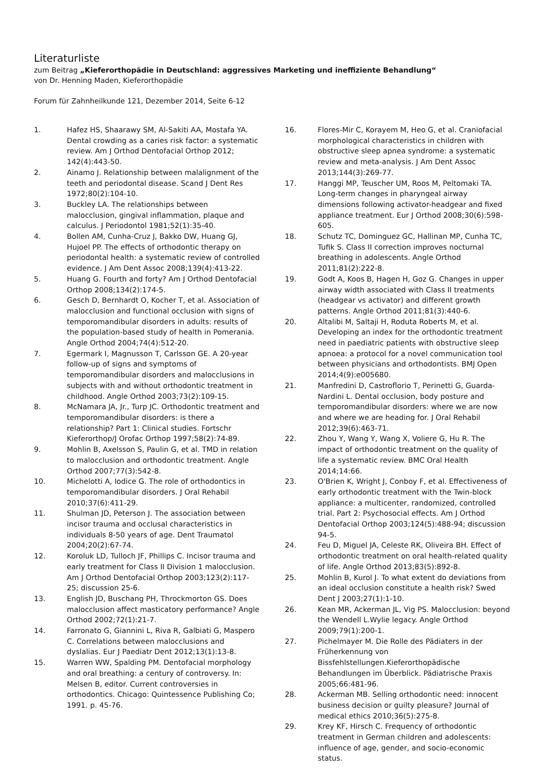Literaturliste
zum Beitrag „Kieferorthopädie in Deutschland: aggressives Marketing und ineffiziente Behandlung“
von Dr. Henning Maden, Kieferorthopädie
Forum für Zahnheilkunde 121, Dezember 2014, Seite 6-12
1. Hafez HS, Shaarawy SM, Al-Sakiti AA, Mostafa YA. Dental crowding as a caries risk factor: a systematic review. Am J Orthod Dentofacial Orthop 2012; 142(4):443-50.
2. Ainamo J. Relationship between malalignment of the teeth and periodontal disease. Scand J Dent Res 1972;80(2):104-10.
3. Buckley LA. The relationships between malocclusion, gingival inflammation, plaque and calculus. J Periodontol 1981;52(1):35-40.
4. Bollen AM, Cunha-Cruz J, Bakko DW, Huang GJ, Hujoel PP. The effects of orthodontic therapy on periodontal health: a systematic review of controlled evidence. J Am Dent Assoc 2008;139(4):413-22.
5. Huang G. Fourth and forty? Am J Orthod Dentofacial Orthop 2008;134(2):174-5.
6. Gesch D, Bernhardt O, Kocher T, et al. Association of malocclusion and functional occlusion with signs of temporomandibular disorders in adults: results of the population-based study of health in Pomerania. Angle Orthod 2004;74(4):512-20.
7. Egermark I, Magnusson T, Carlsson GE. A 20-year follow-up of signs and symptoms of temporomandibular disorders and malocclusions in subjects with and without orthodontic treatment in childhood. Angle Orthod 2003;73(2):109-15.
8. McNamara JA, Jr., Turp JC. Orthodontic treatment and temporomandibular disorders: is there a relationship? Part 1: Clinical studies. Fortschr Kieferorthop/J Orofac Orthop 1997;58(2):74-89.
9. Mohlin B, Axelsson S, Paulin G, et al. TMD in relation to malocclusion and orthodontic treatment. Angle Orthod 2007;77(3):542-8.
10. Michelotti A, Iodice G. The role of orthodontics in temporomandibular disorders. J Oral Rehabil 2010;37(6):411-29.
11. Shulman JD, Peterson J. The association between incisor trauma and occlusal characteristics in individuals 8-50 years of age. Dent Traumatol 2004;20(2):67-74.
12. Koroluk LD, Tulloch JF, Phillips C. Incisor trauma and early treatment for Class II Division 1 malocclusion. Am J Orthod Dentofacial Orthop 2003;123(2):117-25; discussion 25-6.
13. English JD, Buschang PH, Throckmorton GS. Does malocclusion affect masticatory performance? Angle Orthod 2002;72(1):21-7.
14. Farronato G, Giannini L, Riva R, Galbiati G, Maspero C. Correlations between malocclusions and dyslalias. Eur J Paediatr Dent 2012;13(1):13-8.
15. Warren WW, Spalding PM. Dentofacial morphology and oral breathing: a century of controversy. In: Melsen B, editor. Current controversies in orthodontics. Chicago: Quintessence Publishing Co; 1991. p. 45-76.
16. Flores-Mir C, Korayem M, Heo G, et al. Craniofacial morphological characteristics in children with obstructive sleep apnea syndrome: a systematic review and meta-analysis. J Am Dent Assoc 2013;144(3):269-77.
17. Hanggi MP, Teuscher UM, Roos M, Peltomaki TA. Long-term changes in pharyngeal airway dimensions following activator-headgear and fixed appliance treatment. Eur J Orthod 2008;30(6):598-605.
18. Schutz TC, Dominguez GC, Hallinan MP, Cunha TC, Tufik S. Class II correction improves nocturnal breathing in adolescents. Angle Orthod 2011;81(2):222-8.
19. Godt A, Koos B, Hagen H, Goz G. Changes in upper airway width associated with Class II treatments (headgear vs activator) and different growth patterns. Angle Orthod 2011;81(3):440-6.
20. Altalibi M, Saltaji H, Roduta Roberts M, et al. Developing an index for the orthodontic treatment need in paediatric patients with obstructive sleep apnoea: a protocol for a novel communication tool between physicians and orthodontists. BMJ Open 2014;4(9):e005680.
21. Manfredini D, Castroflorio T, Perinetti G, Guarda-Nardini L. Dental occlusion, body posture and temporomandibular disorders: where we are now and where we are heading for. J Oral Rehabil 2012;39(6):463-71.
22. Zhou Y, Wang Y, Wang X, Voliere G, Hu R. The impact of orthodontic treatment on the quality of life a systematic review. BMC Oral Health 2014;14:66.
23. O'Brien K, Wright J, Conboy F, et al. Effectiveness of early orthodontic treatment with the Twin-block appliance: a multicenter, randomized, controlled trial. Part 2: Psychosocial effects. Am J Orthod Dentofacial Orthop 2003;124(5):488-94; discussion 94-5.
24. Feu D, Miguel JA, Celeste RK, Oliveira BH. Effect of orthodontic treatment on oral health-related quality of life. Angle Orthod 2013;83(5):892-8.
25. Mohlin B, Kurol J. To what extent do deviations from an ideal occlusion constitute a health risk? Swed Dent J 2003;27(1):1-10.
26. Kean MR, Ackerman JL, Vig PS. Malocclusion: beyond the Wendell L.Wylie legacy. Angle Orthod 2009;79(1):200-1.
27. Pichelmayer M. Die Rolle des Pädiaters in der Früherkennung von Bissfehlstellungen.Kieferorthopädische Behandlungen im Überblick. Pädiatrische Praxis 2005;66:481-96.
28. Ackerman MB. Selling orthodontic need: innocent business decision or guilty pleasure? Journal of medical ethics 2010;36(5):275-8.
29. Krey KF, Hirsch C. Frequency of orthodontic treatment in German children and adolescents: influence of age, gender, and socio-economic status.